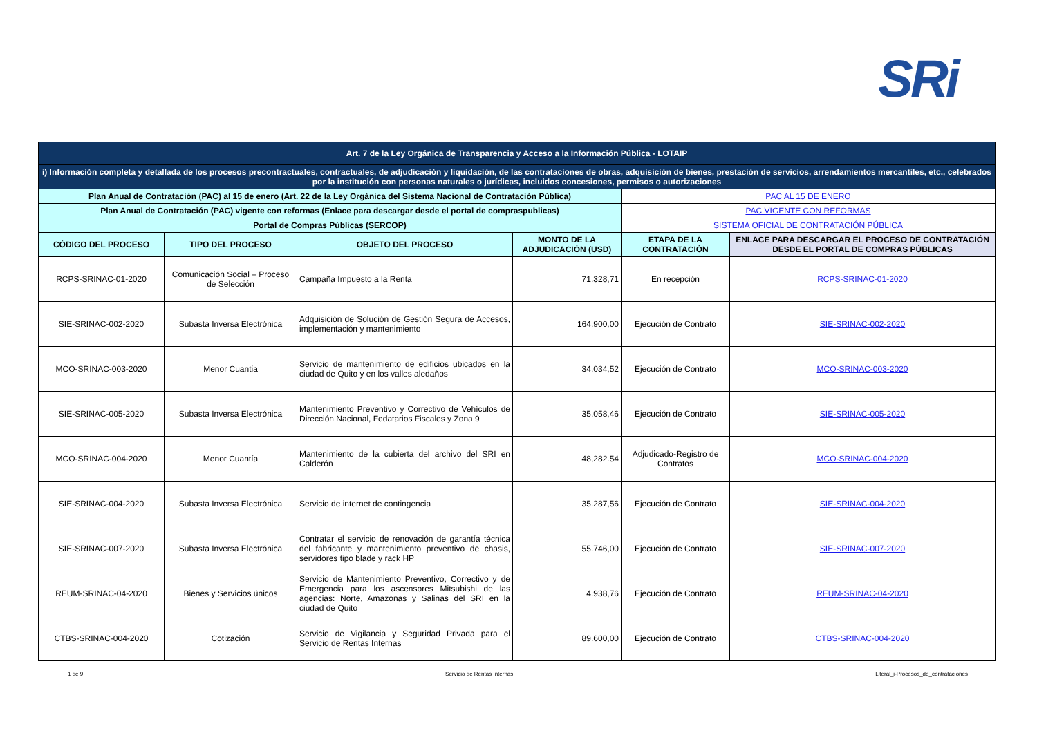SRi
| Art. 7 de la Ley Orgánica de Transparencia y Acceso a la Información Pública - LOTAIP | | | | | |
| i) Información completa y detallada de los procesos precontractuales, contractuales, de adjudicación y liquidación, de las contrataciones de obras, adquisición de bienes, prestación de servicios, arrendamientos mercantiles, etc., celebrados por la institución con personas naturales o jurídicas, incluidos concesiones, permisos o autorizaciones | | | | | |
| Plan Anual de Contratación (PAC) al 15 de enero (Art. 22 de la Ley Orgánica del Sistema Nacional de Contratación Pública) | | | | PAC AL 15 DE ENERO | |
| Plan Anual de Contratación (PAC) vigente con reformas (Enlace para descargar desde el portal de compraspublicas) | | | | PAC VIGENTE CON REFORMAS | |
| Portal de Compras Públicas (SERCOP) | | | | SISTEMA OFICIAL DE CONTRATACIÓN PÚBLICA | |
| CÓDIGO DEL PROCESO | TIPO DEL PROCESO | OBJETO DEL PROCESO | MONTO DE LA ADJUDICACIÓN (USD) | ETAPA DE LA CONTRATACIÓN | ENLACE PARA DESCARGAR EL PROCESO DE CONTRATACIÓN DESDE EL PORTAL DE COMPRAS PÚBLICAS |
| RCPS-SRINAC-01-2020 | Comunicación Social – Proceso de Selección | Campaña Impuesto a la Renta | 71.328,71 | En recepción | RCPS-SRINAC-01-2020 |
| SIE-SRINAC-002-2020 | Subasta Inversa Electrónica | Adquisición de Solución de Gestión Segura de Accesos, implementación y mantenimiento | 164.900,00 | Ejecución de Contrato | SIE-SRINAC-002-2020 |
| MCO-SRINAC-003-2020 | Menor Cuantia | Servicio de mantenimiento de edificios ubicados en la ciudad de Quito y en los valles aledaños | 34.034,52 | Ejecución de Contrato | MCO-SRINAC-003-2020 |
| SIE-SRINAC-005-2020 | Subasta Inversa Electrónica | Mantenimiento Preventivo y Correctivo de Vehículos de Dirección Nacional, Fedatarios Fiscales y Zona 9 | 35.058,46 | Ejecución de Contrato | SIE-SRINAC-005-2020 |
| MCO-SRINAC-004-2020 | Menor Cuantía | Mantenimiento de la cubierta del archivo del SRI en Calderón | 48,282.54 | Adjudicado-Registro de Contratos | MCO-SRINAC-004-2020 |
| SIE-SRINAC-004-2020 | Subasta Inversa Electrónica | Servicio de internet de contingencia | 35.287,56 | Ejecución de Contrato | SIE-SRINAC-004-2020 |
| SIE-SRINAC-007-2020 | Subasta Inversa Electrónica | Contratar el servicio de renovación de garantía técnica del fabricante y mantenimiento preventivo de chasis, servidores tipo blade y rack HP | 55.746,00 | Ejecución de Contrato | SIE-SRINAC-007-2020 |
| REUM-SRINAC-04-2020 | Bienes y Servicios únicos | Servicio de Mantenimiento Preventivo, Correctivo y de Emergencia para los ascensores Mitsubishi de las agencias: Norte, Amazonas y Salinas del SRI en la ciudad de Quito | 4.938,76 | Ejecución de Contrato | REUM-SRINAC-04-2020 |
| CTBS-SRINAC-004-2020 | Cotización | Servicio de Vigilancia y Seguridad Privada para el Servicio de Rentas Internas | 89.600,00 | Ejecución de Contrato | CTBS-SRINAC-004-2020 |
1 de 9 Servicio de Rentas Internas Literal_i-Procesos_de_contrataciones